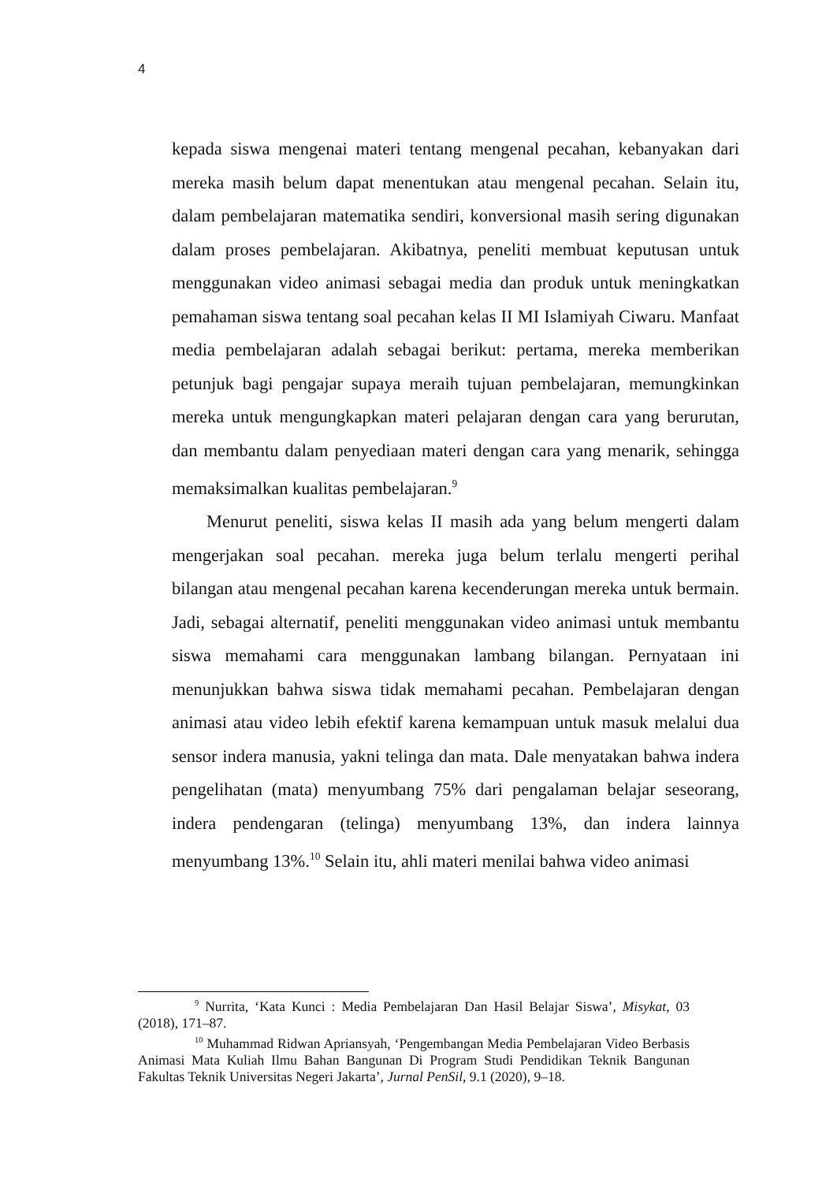4
kepada siswa mengenai materi tentang mengenal pecahan, kebanyakan dari mereka masih belum dapat menentukan atau mengenal pecahan. Selain itu, dalam pembelajaran matematika sendiri, konversional masih sering digunakan dalam proses pembelajaran. Akibatnya, peneliti membuat keputusan untuk menggunakan video animasi sebagai media dan produk untuk meningkatkan pemahaman siswa tentang soal pecahan kelas II MI Islamiyah Ciwaru. Manfaat media pembelajaran adalah sebagai berikut: pertama, mereka memberikan petunjuk bagi pengajar supaya meraih tujuan pembelajaran, memungkinkan mereka untuk mengungkapkan materi pelajaran dengan cara yang berurutan, dan membantu dalam penyediaan materi dengan cara yang menarik, sehingga memaksimalkan kualitas pembelajaran.<sup>9</sup>
Menurut peneliti, siswa kelas II masih ada yang belum mengerti dalam mengerjakan soal pecahan. mereka juga belum terlalu mengerti perihal bilangan atau mengenal pecahan karena kecenderungan mereka untuk bermain. Jadi, sebagai alternatif, peneliti menggunakan video animasi untuk membantu siswa memahami cara menggunakan lambang bilangan. Pernyataan ini menunjukkan bahwa siswa tidak memahami pecahan. Pembelajaran dengan animasi atau video lebih efektif karena kemampuan untuk masuk melalui dua sensor indera manusia, yakni telinga dan mata. Dale menyatakan bahwa indera pengelihatan (mata) menyumbang 75% dari pengalaman belajar seseorang, indera pendengaran (telinga) menyumbang 13%, dan indera lainnya menyumbang 13%.<sup>10</sup> Selain itu, ahli materi menilai bahwa video animasi
<sup>9</sup> Nurrita, ‘Kata Kunci : Media Pembelajaran Dan Hasil Belajar Siswa’, Misykat, 03 (2018), 171–87.
<sup>10</sup> Muhammad Ridwan Apriansyah, ‘Pengembangan Media Pembelajaran Video Berbasis Animasi Mata Kuliah Ilmu Bahan Bangunan Di Program Studi Pendidikan Teknik Bangunan Fakultas Teknik Universitas Negeri Jakarta’, Jurnal PenSil, 9.1 (2020), 9–18.